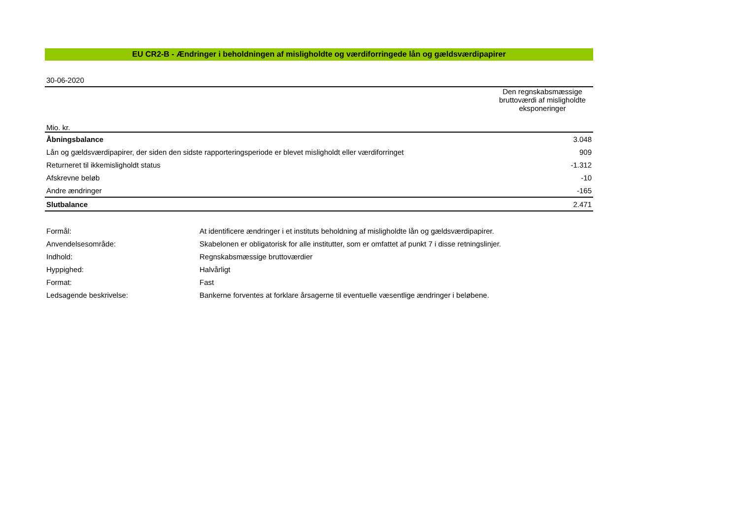EU CR2-B - Ændringer i beholdningen af misligholdte og værdiforringede lån og gældsværdipapirer
| 30-06-2020 | |
| Mio. kr. | Den regnskabsmæssige bruttoværdi af misligholdte eksponeringer |
| Åbningsbalance | 3.048 |
| Lån og gældsværdipapirer, der siden den sidste rapporteringsperiode er blevet misligholdt eller værdiforringet | 909 |
| Returneret til ikkemisligholdt status | -1.312 |
| Afskrevne beløb | -10 |
| Andre ændringer | -165 |
| Slutbalance | 2.471 |
| Formål: | At identificere ændringer i et instituts beholdning af misligholdte lån og gældsværdipapirer. |
| Anvendelsesområde: | Skabelonen er obligatorisk for alle institutter, som er omfattet af punkt 7 i disse retningslinjer. |
| Indhold: | Regnskabsmæssige bruttoværdier |
| Hyppighed: | Halvårligt |
| Format: | Fast |
| Ledsagende beskrivelse: | Bankerne forventes at forklare årsagerne til eventuelle væsentlige ændringer i beløbene. |